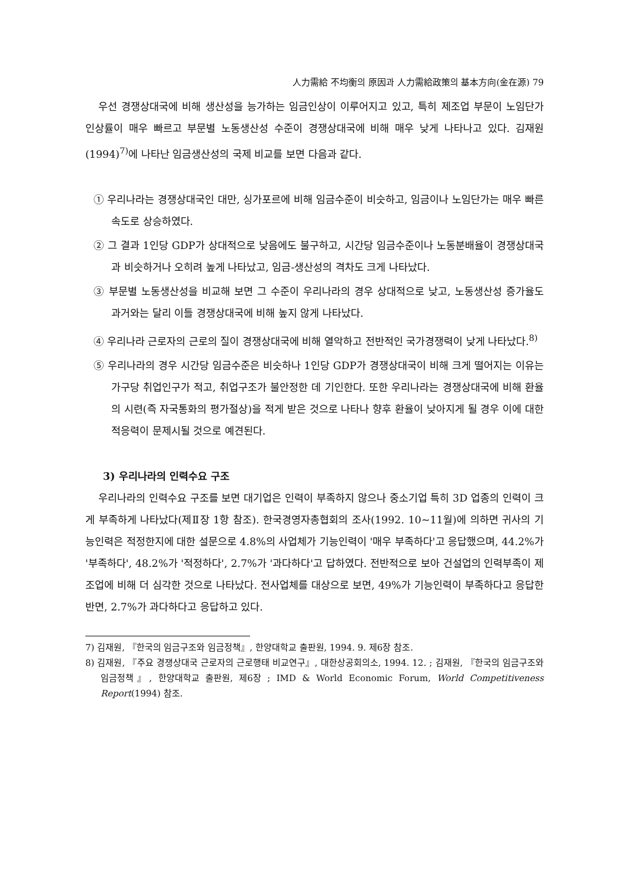人力需給 不均衡의 原因과 人力需給政策의 基本方向(金在源) 79
우선 경쟁상대국에 비해 생산성을 능가하는 임금인상이 이루어지고 있고, 특히 제조업 부문이 노임단가 인상률이 매우 빠르고 부문별 노동생산성 수준이 경쟁상대국에 비해 매우 낮게 나타나고 있다. 김재원(1994)<sup>7)</sup>에 나타난 임금생산성의 국제 비교를 보면 다음과 같다.
① 우리나라는 경쟁상대국인 대만, 싱가포르에 비해 임금수준이 비슷하고, 임금이나 노임단가는 매우 빠른 속도로 상승하였다.
② 그 결과 1인당 GDP가 상대적으로 낮음에도 불구하고, 시간당 임금수준이나 노동분배율이 경쟁상대국과 비슷하거나 오히려 높게 나타났고, 임금-생산성의 격차도 크게 나타났다.
③ 부문별 노동생산성을 비교해 보면 그 수준이 우리나라의 경우 상대적으로 낮고, 노동생산성 증가율도 과거와는 달리 이들 경쟁상대국에 비해 높지 않게 나타났다.
④ 우리나라 근로자의 근로의 질이 경쟁상대국에 비해 열악하고 전반적인 국가경쟁력이 낮게 나타났다.<sup>8)</sup>
⑤ 우리나라의 경우 시간당 임금수준은 비슷하나 1인당 GDP가 경쟁상대국이 비해 크게 떨어지는 이유는 가구당 취업인구가 적고, 취업구조가 불안정한 데 기인한다. 또한 우리나라는 경쟁상대국에 비해 환율의 시련(즉 자국통화의 평가절상)을 적게 받은 것으로 나타나 향후 환율이 낮아지게 될 경우 이에 대한 적응력이 문제시될 것으로 예견된다.
3) 우리나라의 인력수요 구조
우리나라의 인력수요 구조를 보면 대기업은 인력이 부족하지 않으나 중소기업 특히 3D 업종의 인력이 크게 부족하게 나타났다(제Ⅱ장 1항 참조). 한국경영자총협회의 조사(1992. 10~11월)에 의하면 귀사의 기능인력은 적정한지에 대한 설문으로 4.8%의 사업체가 기능인력이 '매우 부족하다'고 응답했으며, 44.2%가 '부족하다', 48.2%가 '적정하다', 2.7%가 '과다하다'고 답하였다. 전반적으로 보아 건설업의 인력부족이 제조업에 비해 더 심각한 것으로 나타났다. 전사업체를 대상으로 보면, 49%가 기능인력이 부족하다고 응답한 반면, 2.7%가 과다하다고 응답하고 있다.
7) 김재원, 『한국의 임금구조와 임금정책』, 한양대학교 출판원, 1994. 9. 제6장 참조.
8) 김재원, 『주요 경쟁상대국 근로자의 근로행태 비교연구』, 대한상공회의소, 1994. 12. ; 김재원, 『한국의 임금구조와 임금정책』, 한양대학교 출판원, 제6장 ; IMD & World Economic Forum, World Competitiveness Report(1994) 참조.